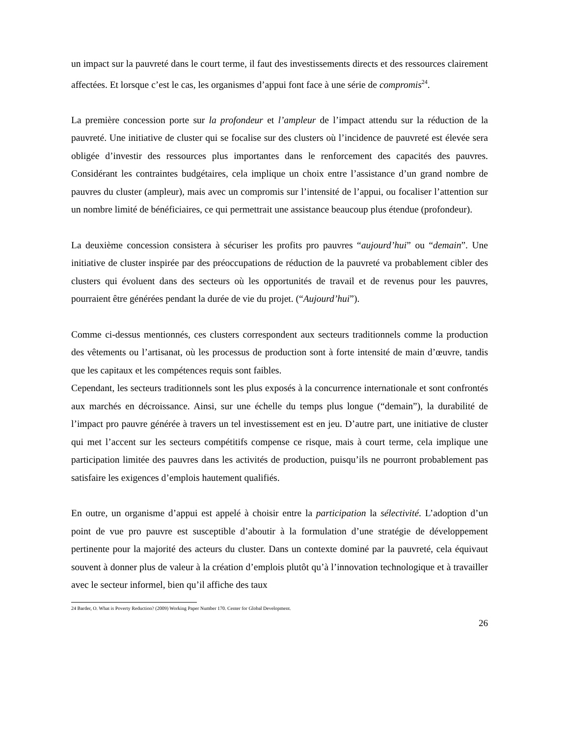un impact sur la pauvreté dans le court terme, il faut des investissements directs et des ressources clairement affectées. Et lorsque c’est le cas, les organismes d’appui font face à une série de compromis<sup>24</sup>.
La première concession porte sur la profondeur et l’ampleur de l’impact attendu sur la réduction de la pauvreté. Une initiative de cluster qui se focalise sur des clusters où l’incidence de pauvreté est élevée sera obligée d’investir des ressources plus importantes dans le renforcement des capacités des pauvres. Considérant les contraintes budgétaires, cela implique un choix entre l’assistance d’un grand nombre de pauvres du cluster (ampleur), mais avec un compromis sur l’intensité de l’appui, ou focaliser l’attention sur un nombre limité de bénéficiaires, ce qui permettrait une assistance beaucoup plus étendue (profondeur).
La deuxième concession consistera à sécuriser les profits pro pauvres “aujourd’hui” ou “demain”. Une initiative de cluster inspirée par des préoccupations de réduction de la pauvreté va probablement cibler des clusters qui évoluent dans des secteurs où les opportunités de travail et de revenus pour les pauvres, pourraient être générées pendant la durée de vie du projet. (“Aujourd’hui”).
Comme ci-dessus mentionnés, ces clusters correspondent aux secteurs traditionnels comme la production des vêtements ou l’artisanat, où les processus de production sont à forte intensité de main d’œuvre, tandis que les capitaux et les compétences requis sont faibles.
Cependant, les secteurs traditionnels sont les plus exposés à la concurrence internationale et sont confrontés aux marchés en décroissance. Ainsi, sur une échelle du temps plus longue (“demain”), la durabilité de l’impact pro pauvre générée à travers un tel investissement est en jeu. D’autre part, une initiative de cluster qui met l’accent sur les secteurs compétitifs compense ce risque, mais à court terme, cela implique une participation limitée des pauvres dans les activités de production, puisqu’ils ne pourront probablement pas satisfaire les exigences d’emplois hautement qualifiés.
En outre, un organisme d’appui est appelé à choisir entre la participation la sélectivité. L’adoption d’un point de vue pro pauvre est susceptible d’aboutir à la formulation d’une stratégie de développement pertinente pour la majorité des acteurs du cluster. Dans un contexte dominé par la pauvreté, cela équivaut souvent à donner plus de valeur à la création d’emplois plutôt qu’à l’innovation technologique et à travailler avec le secteur informel, bien qu’il affiche des taux
24 Barder, O. What is Poverty Reduction? (2009) Working Paper Number 170. Center for Global Development.
26